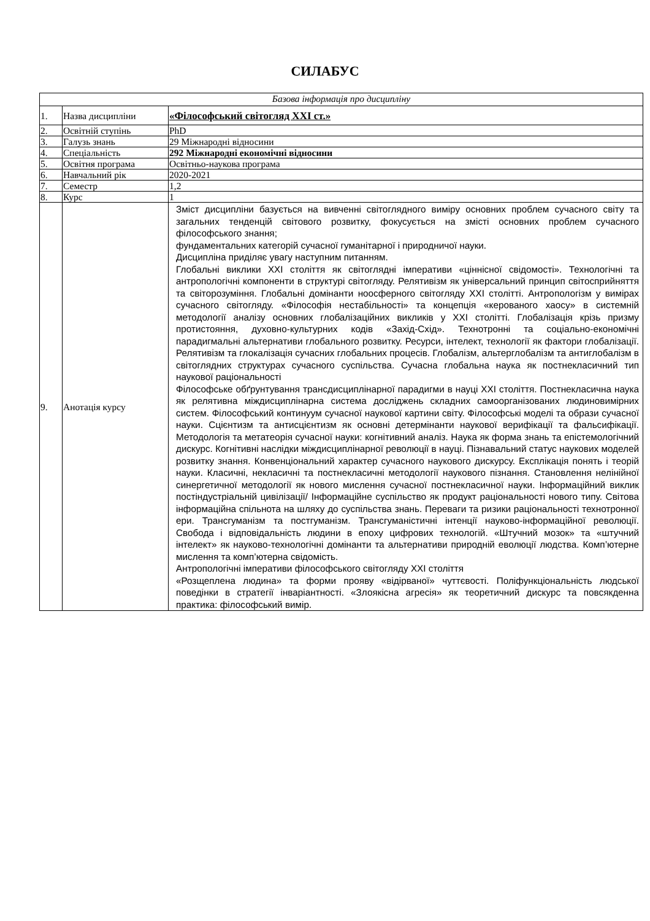СИЛАБУС
| Базова інформація про дисципліну | | |
| 1. | Назва дисципліни | «Філософський світогляд XXI ст.» |
| 2. | Освітній ступінь | PhD |
| 3. | Галузь знань | 29 Міжнародні відносини |
| 4. | Спеціальність | 292 Міжнародні економічні відносини |
| 5. | Освітня програма | Освітньо-наукова програма |
| 6. | Навчальний рік | 2020-2021 |
| 7. | Семестр | 1,2 |
| 8. | Курс | 1 |
| 9. | Анотація курсу | Зміст дисципліни базується на вивченні світоглядного виміру основних проблем сучасного світу та загальних тенденцій світового розвитку, фокусується на змісті основних проблем сучасного філософського знання; фундаментальних категорій сучасної гуманітарної і природничої науки. Дисципліна приділяє увагу наступним питанням. Глобальні виклики XXI століття як світоглядні імперативи «ціннісної свідомості». Технологічні та антропологічні компоненти в структурі світогляду. Релятивізм як універсальний принцип світосприйняття та світорозуміння. Глобальні домінанти ноосферного світогляду XXI столітті. Антропологізм у вимірах сучасного світогляду. «Філософія нестабільності» та концепція «керованого хаосу» в системній методології аналізу основних глобалізаційних викликів у XXI столітті. Глобалізація крізь призму протистояння, духовно-культурних кодів «Захід-Схід». Технотронні та соціально-економічні парадигмальні альтернативи глобального розвитку. Ресурси, інтелект, технології як фактори глобалізації. Релятивізм та глокалізація сучасних глобальних процесів. Глобалізм, альтерглобалізм та антиглобалізм в світоглядних структурах сучасного суспільства. Сучасна глобальна наука як постнекласичний тип наукової раціональності Філософське обґрунтування трансдисциплінарної парадигми в науці XXI століття. Постнекласична наука як релятивна міждисциплінарна система досліджень складних самоорганізованих людиновимірних систем. Філософський континуум сучасної наукової картини світу. Філософські моделі та образи сучасної науки. Сцієнтизм та антисцієнтизм як основні детермінанти наукової верифікації та фальсифікації. Методологія та метатеорія сучасної науки: когнітивний аналіз. Наука як форма знань та епістемологічний дискурс. Когнітивні наслідки міждисциплінарної революції в науці. Пізнавальний статус наукових моделей розвитку знання. Конвенціональний характер сучасного наукового дискурсу. Експлікація понять і теорій науки. Класичні, некласичні та постнекласичні методології наукового пізнання. Становлення нелінійної синергетичної методології як нового мислення сучасної постнекласичної науки. Інформаційний виклик постіндустріальній цивілізації/ Інформаційне суспільство як продукт раціональності нового типу. Світова інформаційна спільнота на шляху до суспільства знань. Переваги та ризики раціональності технотронної ери. Трансгуманізм та постгуманізм. Трансгуманістичні інтенції науково-інформаційної революції. Свобода і відповідальність людини в епоху цифрових технологій. «Штучний мозок» та «штучний інтелект» як науково-технологічні домінанти та альтернативи природній еволюції людства. Комп’ютерне мислення та комп’ютерна свідомість. Антропологічні імперативи філософського світогляду XXI століття «Розщеплена людина» та форми прояву «відірваної» чуттєвості. Поліфункціональність людської поведінки в стратегії інваріантності. «Злоякісна агресія» як теоретичний дискурс та повсякденна практика: філософський вимір. |